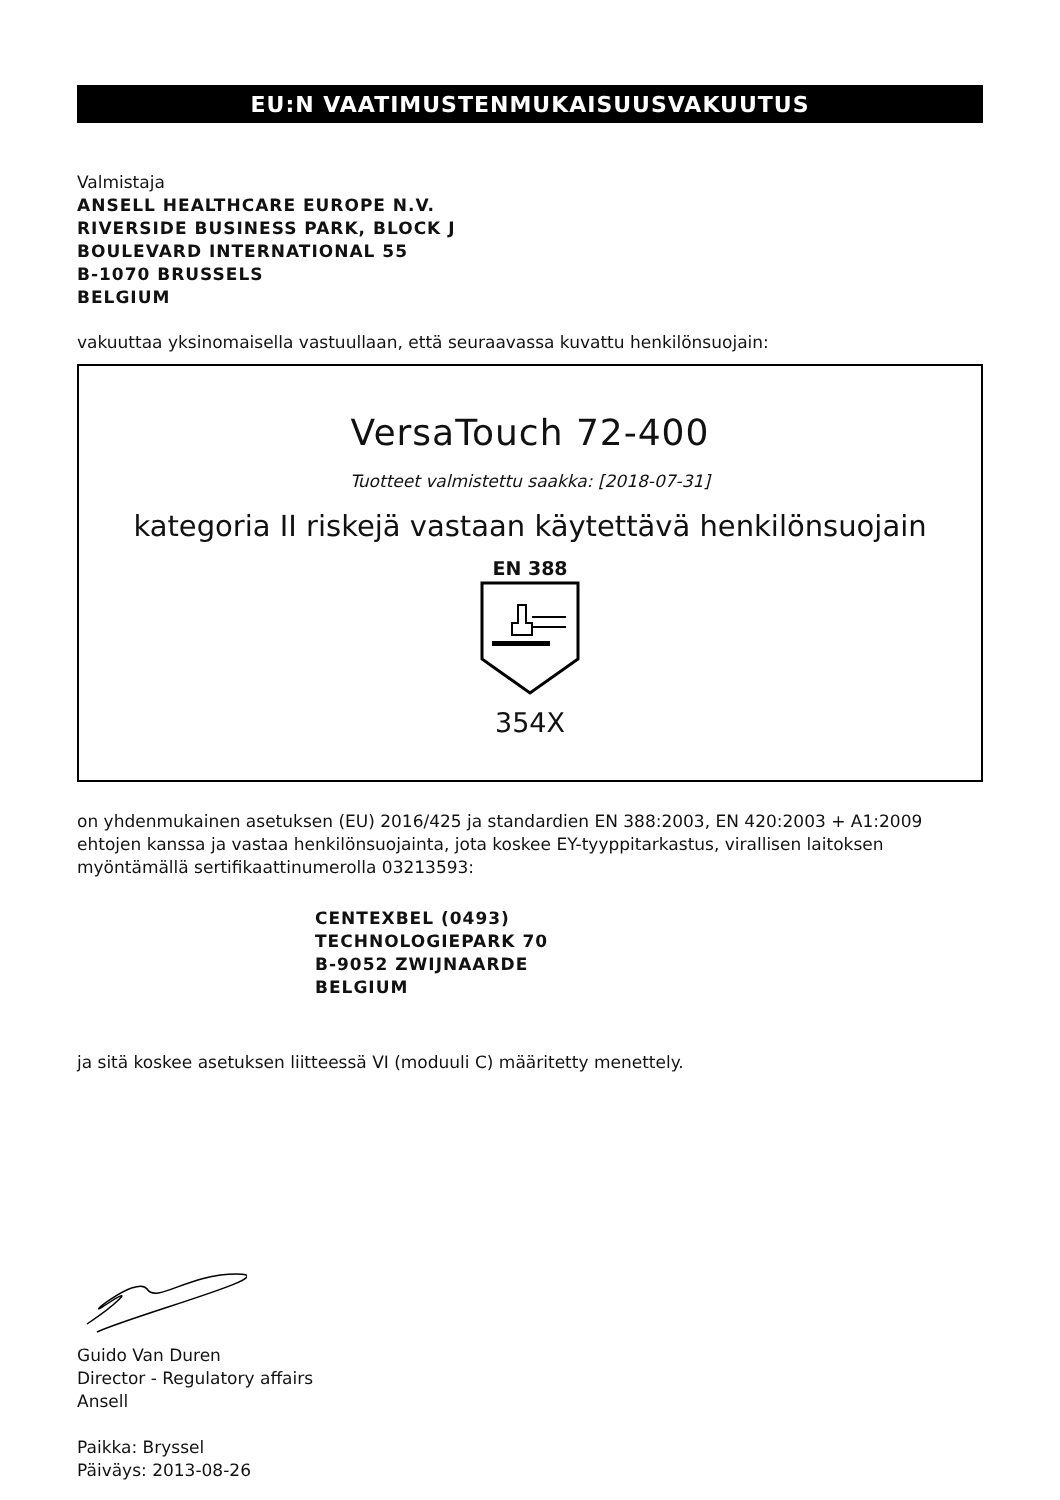EU:N VAATIMUSTENMUKAISUUSVAKUUTUS
Valmistaja
ANSELL HEALTHCARE EUROPE N.V.
RIVERSIDE BUSINESS PARK, BLOCK J
BOULEVARD INTERNATIONAL 55
B-1070 BRUSSELS
BELGIUM
vakuuttaa yksinomaisella vastuullaan, että seuraavassa kuvattu henkilönsuojain:
VersaTouch 72-400
Tuotteet valmistettu saakka: [2018-07-31]
kategoria II riskejä vastaan käytettävä henkilönsuojain
EN 388
354X
on yhdenmukainen asetuksen (EU) 2016/425 ja standardien EN 388:2003, EN 420:2003 + A1:2009 ehtojen kanssa ja vastaa henkilönsuojainta, jota koskee EY-tyyppitarkastus, virallisen laitoksen myöntämällä sertifikaattinumerolla 03213593:
CENTEXBEL (0493)
TECHNOLOGIEPARK 70
B-9052 ZWIJNAARDE
BELGIUM
ja sitä koskee asetuksen liitteessä VI (moduuli C) määritetty menettely.
Guido Van Duren
Director - Regulatory affairs
Ansell
Paikka: Bryssel
Päiväys: 2013-08-26